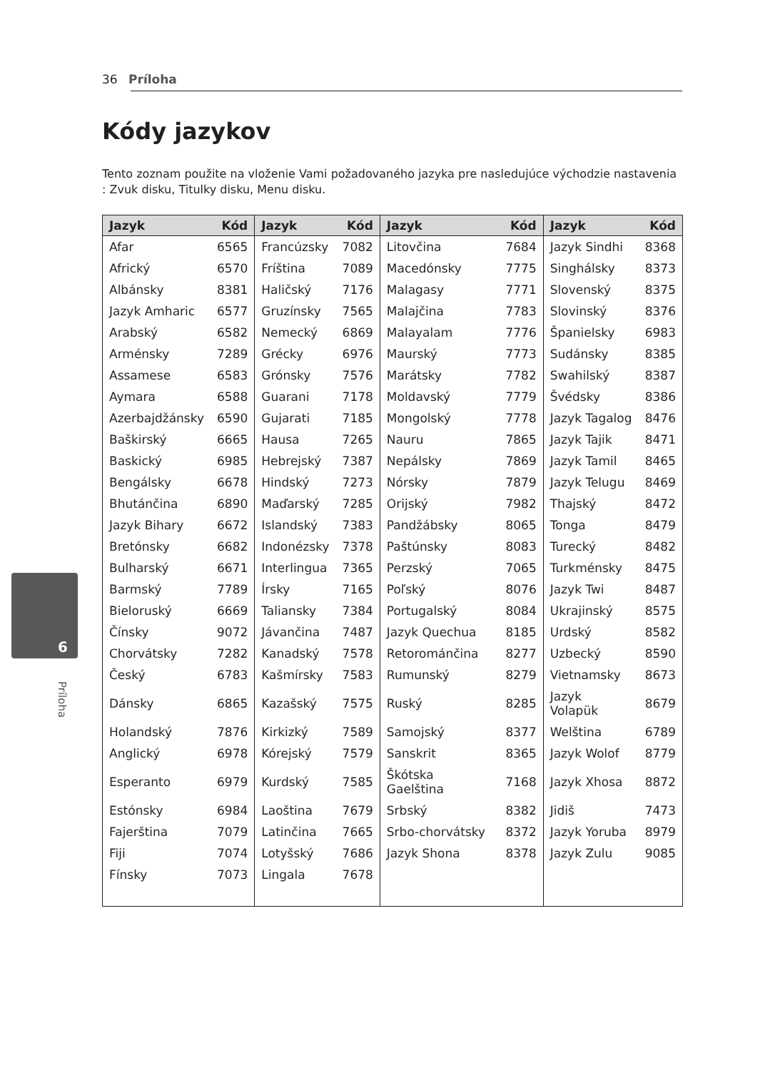36 Príloha
Kódy jazykov
Tento zoznam použite na vloženie Vami požadovaného jazyka pre nasledujúce východzie nastavenia : Zvuk disku, Titulky disku, Menu disku.
| Jazyk | Kód | Jazyk | Kód | Jazyk | Kód | Jazyk | Kód |
| --- | --- | --- | --- | --- | --- | --- | --- |
| Afar | 6565 | Francúzsky | 7082 | Litovčina | 7684 | Jazyk Sindhi | 8368 |
| Africký | 6570 | Fríština | 7089 | Macedónsky | 7775 | Singhálsky | 8373 |
| Albánsky | 8381 | Haličský | 7176 | Malagasy | 7771 | Slovenský | 8375 |
| Jazyk Amharic | 6577 | Gruzínsky | 7565 | Malajčina | 7783 | Slovinský | 8376 |
| Arabský | 6582 | Nemecký | 6869 | Malayalam | 7776 | Španielsky | 6983 |
| Arménsky | 7289 | Grécky | 6976 | Maurský | 7773 | Sudánsky | 8385 |
| Assamese | 6583 | Grónsky | 7576 | Marátsky | 7782 | Swahilský | 8387 |
| Aymara | 6588 | Guarani | 7178 | Moldavský | 7779 | Švédsky | 8386 |
| Azerbajdžánsky | 6590 | Gujarati | 7185 | Mongolský | 7778 | Jazyk Tagalog | 8476 |
| Baškirský | 6665 | Hausa | 7265 | Nauru | 7865 | Jazyk Tajik | 8471 |
| Baskický | 6985 | Hebrejský | 7387 | Nepálsky | 7869 | Jazyk Tamil | 8465 |
| Bengálsky | 6678 | Hindský | 7273 | Nórsky | 7879 | Jazyk Telugu | 8469 |
| Bhutánčina | 6890 | Maďarský | 7285 | Orijský | 7982 | Thajský | 8472 |
| Jazyk Bihary | 6672 | Islandský | 7383 | Pandžábsky | 8065 | Tonga | 8479 |
| Bretónsky | 6682 | Indonézsky | 7378 | Paštúnsky | 8083 | Turecký | 8482 |
| Bulharský | 6671 | Interlingua | 7365 | Perzský | 7065 | Turkménsky | 8475 |
| Barmský | 7789 | Írsky | 7165 | Poľský | 8076 | Jazyk Twi | 8487 |
| Bieloruský | 6669 | Taliansky | 7384 | Portugalský | 8084 | Ukrajinský | 8575 |
| Čínsky | 9072 | Jávančina | 7487 | Jazyk Quechua | 8185 | Urdský | 8582 |
| Chorvátsky | 7282 | Kanadský | 7578 | Retorománčina | 8277 | Uzbecký | 8590 |
| Český | 6783 | Kašmírsky | 7583 | Rumunský | 8279 | Vietnamsky | 8673 |
| Dánsky | 6865 | Kazašský | 7575 | Ruský | 8285 | Jazyk Volapük | 8679 |
| Holandský | 7876 | Kirkizký | 7589 | Samojský | 8377 | Welština | 6789 |
| Anglický | 6978 | Kórejský | 7579 | Sanskrit | 8365 | Jazyk Wolof | 8779 |
| Esperanto | 6979 | Kurdský | 7585 | Škótska Gaelština | 7168 | Jazyk Xhosa | 8872 |
| Estónsky | 6984 | Laoština | 7679 | Srbský | 8382 | Jidiš | 7473 |
| Fajerština | 7079 | Latinčina | 7665 | Srbo-chorvátsky | 8372 | Jazyk Yoruba | 8979 |
| Fiji | 7074 | Lotyšský | 7686 | Jazyk Shona | 8378 | Jazyk Zulu | 9085 |
| Fínsky | 7073 | Lingala | 7678 | | | | |
6
Príloha